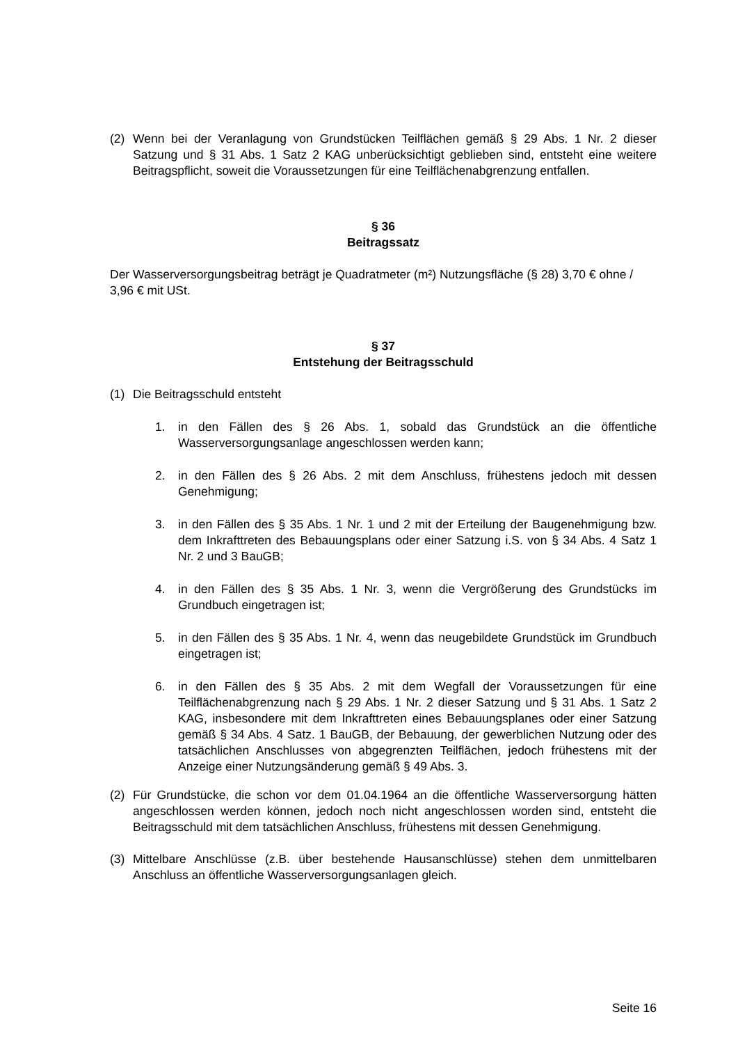(2) Wenn bei der Veranlagung von Grundstücken Teilflächen gemäß § 29 Abs. 1 Nr. 2 dieser Satzung und § 31 Abs. 1 Satz 2 KAG unberücksichtigt geblieben sind, entsteht eine weitere Beitragspflicht, soweit die Voraussetzungen für eine Teilflächenabgrenzung entfallen.
§ 36
Beitragssatz
Der Wasserversorgungsbeitrag beträgt je Quadratmeter (m²) Nutzungsfläche (§ 28) 3,70 € ohne / 3,96 € mit USt.
§ 37
Entstehung der Beitragsschuld
(1) Die Beitragsschuld entsteht
1. in den Fällen des § 26 Abs. 1, sobald das Grundstück an die öffentliche Wasserversorgungsanlage angeschlossen werden kann;
2. in den Fällen des § 26 Abs. 2 mit dem Anschluss, frühestens jedoch mit dessen Genehmigung;
3. in den Fällen des § 35 Abs. 1 Nr. 1 und 2 mit der Erteilung der Baugenehmigung bzw. dem Inkrafttreten des Bebauungsplans oder einer Satzung i.S. von § 34 Abs. 4 Satz 1 Nr. 2 und 3 BauGB;
4. in den Fällen des § 35 Abs. 1 Nr. 3, wenn die Vergrößerung des Grundstücks im Grundbuch eingetragen ist;
5. in den Fällen des § 35 Abs. 1 Nr. 4, wenn das neugebildete Grundstück im Grundbuch eingetragen ist;
6. in den Fällen des § 35 Abs. 2 mit dem Wegfall der Voraussetzungen für eine Teilflächenabgrenzung nach § 29 Abs. 1 Nr. 2 dieser Satzung und § 31 Abs. 1 Satz 2 KAG, insbesondere mit dem Inkrafttreten eines Bebauungsplanes oder einer Satzung gemäß § 34 Abs. 4 Satz. 1 BauGB, der Bebauung, der gewerblichen Nutzung oder des tatsächlichen Anschlusses von abgegrenzten Teilflächen, jedoch frühestens mit der Anzeige einer Nutzungsänderung gemäß § 49 Abs. 3.
(2) Für Grundstücke, die schon vor dem 01.04.1964 an die öffentliche Wasserversorgung hätten angeschlossen werden können, jedoch noch nicht angeschlossen worden sind, entsteht die Beitragsschuld mit dem tatsächlichen Anschluss, frühestens mit dessen Genehmigung.
(3) Mittelbare Anschlüsse (z.B. über bestehende Hausanschlüsse) stehen dem unmittelbaren Anschluss an öffentliche Wasserversorgungsanlagen gleich.
Seite 16